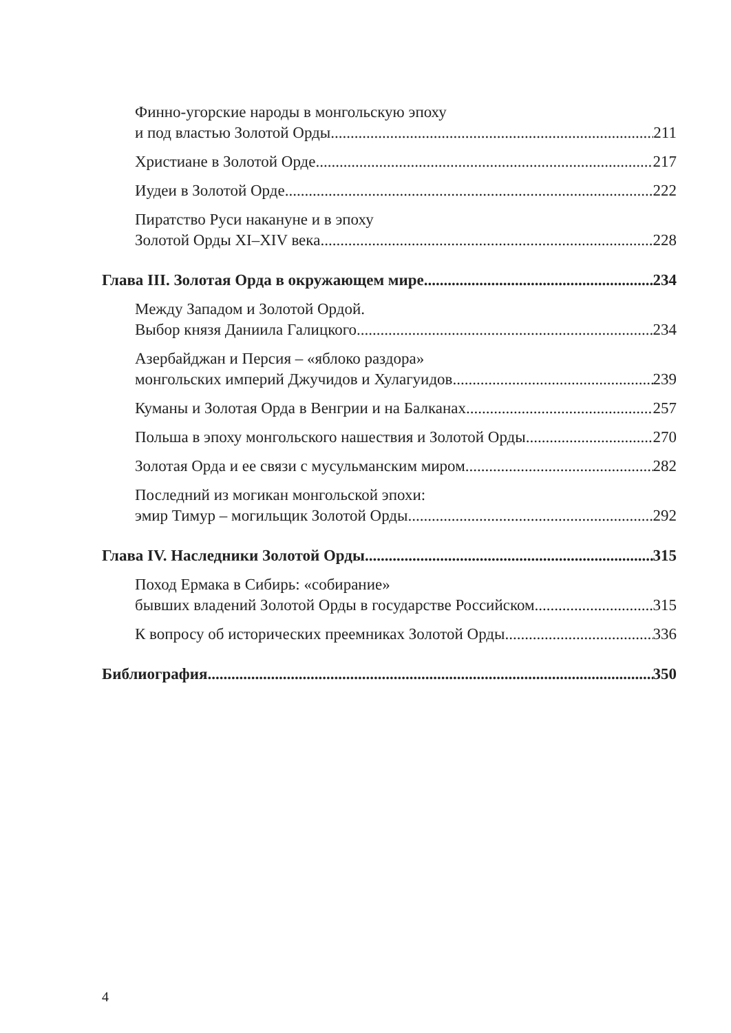Финно-угорские народы в монгольскую эпоху
и под властью Золотой Орды 211
Христиане в Золотой Орде 217
Иудеи в Золотой Орде 222
Пиратство Руси накануне и в эпоху
Золотой Орды XI–XIV века 228
Глава III. Золотая Орда в окружающем мире 234
Между Западом и Золотой Ордой.
Выбор князя Даниила Галицкого 234
Азербайджан и Персия – «яблоко раздора»
монгольских империй Джучидов и Хулагуидов 239
Куманы и Золотая Орда в Венгрии и на Балканах 257
Польша в эпоху монгольского нашествия и Золотой Орды 270
Золотая Орда и ее связи с мусульманским миром 282
Последний из могикан монгольской эпохи:
эмир Тимур – могильщик Золотой Орды 292
Глава IV. Наследники Золотой Орды 315
Поход Ермака в Сибирь: «собирание»
бывших владений Золотой Орды в государстве Российском 315
К вопросу об исторических преемниках Золотой Орды 336
Библиография 350
4